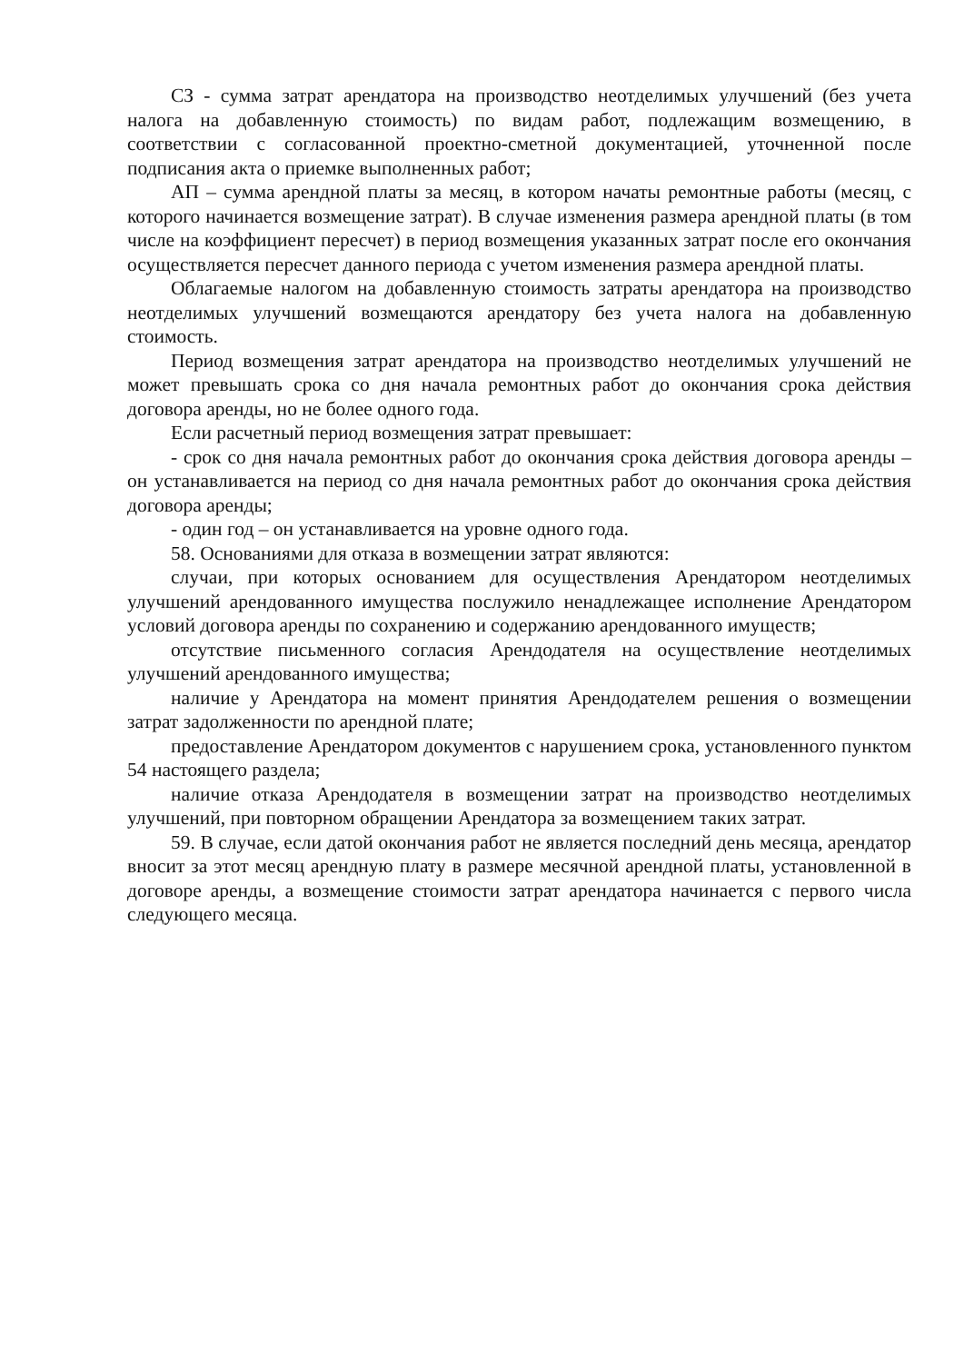СЗ - сумма затрат арендатора на производство неотделимых улучшений (без учета налога на добавленную стоимость) по видам работ, подлежащим возмещению, в соответствии с согласованной проектно-сметной документацией, уточненной после подписания акта о приемке выполненных работ;
АП – сумма арендной платы за месяц, в котором начаты ремонтные работы (месяц, с которого начинается возмещение затрат). В случае изменения размера арендной платы (в том числе на коэффициент пересчет) в период возмещения указанных затрат после его окончания осуществляется пересчет данного периода с учетом изменения размера арендной платы.
Облагаемые налогом на добавленную стоимость затраты арендатора на производство неотделимых улучшений возмещаются арендатору без учета налога на добавленную стоимость.
Период возмещения затрат арендатора на производство неотделимых улучшений не может превышать срока со дня начала ремонтных работ до окончания срока действия договора аренды, но не более одного года.
Если расчетный период возмещения затрат превышает:
- срок со дня начала ремонтных работ до окончания срока действия договора аренды – он устанавливается на период со дня начала ремонтных работ до окончания срока действия договора аренды;
- один год – он устанавливается на уровне одного года.
58. Основаниями для отказа в возмещении затрат являются:
случаи, при которых основанием для осуществления Арендатором неотделимых улучшений арендованного имущества послужило ненадлежащее исполнение Арендатором условий договора аренды по сохранению и содержанию арендованного имуществ;
отсутствие письменного согласия Арендодателя на осуществление неотделимых улучшений арендованного имущества;
наличие у Арендатора на момент принятия Арендодателем решения о возмещении затрат задолженности по арендной плате;
предоставление Арендатором документов с нарушением срока, установленного пунктом 54 настоящего раздела;
наличие отказа Арендодателя в возмещении затрат на производство неотделимых улучшений, при повторном обращении Арендатора за возмещением таких затрат.
59. В случае, если датой окончания работ не является последний день месяца, арендатор вносит за этот месяц арендную плату в размере месячной арендной платы, установленной в договоре аренды, а возмещение стоимости затрат арендатора начинается с первого числа следующего месяца.